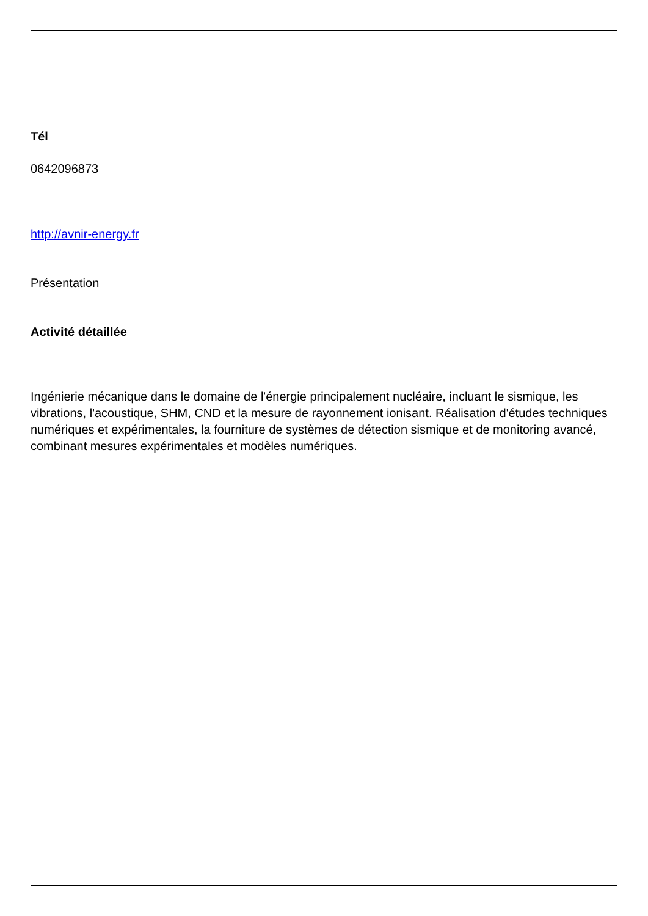Tél
0642096873
http://avnir-energy.fr
Présentation
Activité détaillée
Ingénierie mécanique dans le domaine de l'énergie principalement nucléaire, incluant le sismique, les vibrations, l'acoustique, SHM, CND et la mesure de rayonnement ionisant. Réalisation d'études techniques numériques et expérimentales, la fourniture de systèmes de détection sismique et de monitoring avancé, combinant mesures expérimentales et modèles numériques.